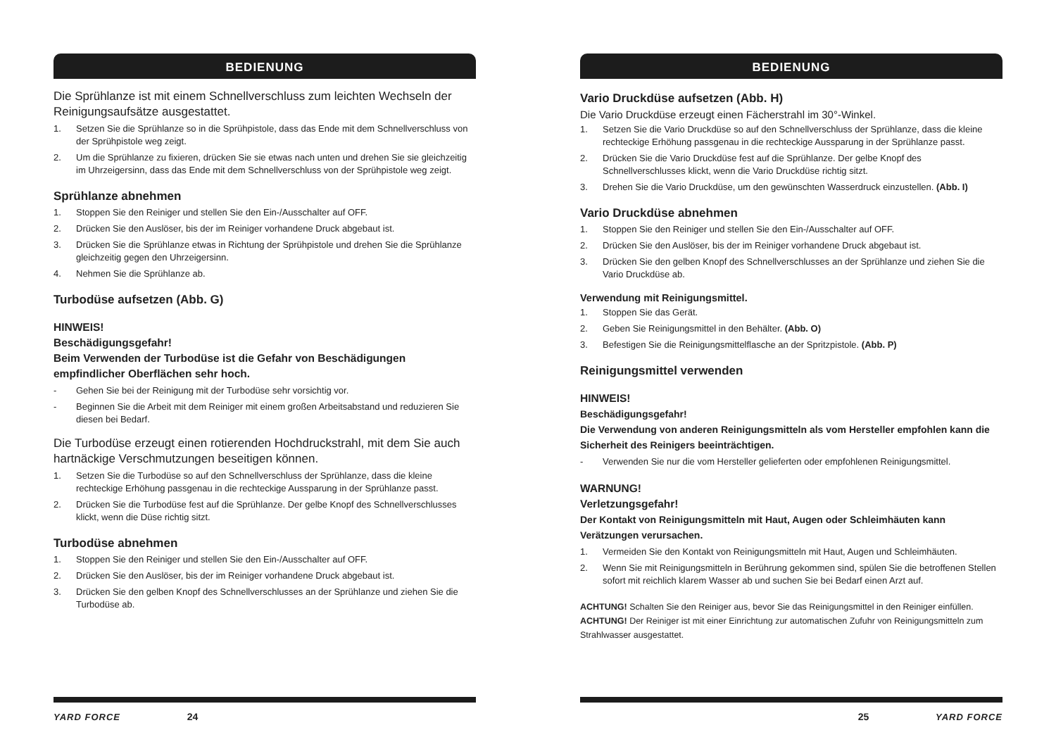BEDIENUNG
Die Sprühlanze ist mit einem Schnellverschluss zum leichten Wechseln der Reinigungsaufsätze ausgestattet.
1. Setzen Sie die Sprühlanze so in die Sprühpistole, dass das Ende mit dem Schnellverschluss von der Sprühpistole weg zeigt.
2. Um die Sprühlanze zu fixieren, drücken Sie sie etwas nach unten und drehen Sie sie gleichzeitig im Uhrzeigersinn, dass das Ende mit dem Schnellverschluss von der Sprühpistole weg zeigt.
Sprühlanze abnehmen
1. Stoppen Sie den Reiniger und stellen Sie den Ein-/Ausschalter auf OFF.
2. Drücken Sie den Auslöser, bis der im Reiniger vorhandene Druck abgebaut ist.
3. Drücken Sie die Sprühlanze etwas in Richtung der Sprühpistole und drehen Sie die Sprühlanze gleichzeitig gegen den Uhrzeigersinn.
4. Nehmen Sie die Sprühlanze ab.
Turbodüse aufsetzen (Abb. G)
HINWEIS!
Beschädigungsgefahr!
Beim Verwenden der Turbodüse ist die Gefahr von Beschädigungen empfindlicher Oberflächen sehr hoch.
- Gehen Sie bei der Reinigung mit der Turbodüse sehr vorsichtig vor.
- Beginnen Sie die Arbeit mit dem Reiniger mit einem großen Arbeitsabstand und reduzieren Sie diesen bei Bedarf.
Die Turbodüse erzeugt einen rotierenden Hochdruckstrahl, mit dem Sie auch hartnäckige Verschmutzungen beseitigen können.
1. Setzen Sie die Turbodüse so auf den Schnellverschluss der Sprühlanze, dass die kleine rechteckige Erhöhung passgenau in die rechteckige Aussparung in der Sprühlanze passt.
2. Drücken Sie die Turbodüse fest auf die Sprühlanze. Der gelbe Knopf des Schnellverschlusses klickt, wenn die Düse richtig sitzt.
Turbodüse abnehmen
1. Stoppen Sie den Reiniger und stellen Sie den Ein-/Ausschalter auf OFF.
2. Drücken Sie den Auslöser, bis der im Reiniger vorhandene Druck abgebaut ist.
3. Drücken Sie den gelben Knopf des Schnellverschlusses an der Sprühlanze und ziehen Sie die Turbodüse ab.
YARD FORCE 24
BEDIENUNG
Vario Druckdüse aufsetzen (Abb. H)
Die Vario Druckdüse erzeugt einen Fächerstrahl im 30°-Winkel.
1. Setzen Sie die Vario Druckdüse so auf den Schnellverschluss der Sprühlanze, dass die kleine rechteckige Erhöhung passgenau in die rechteckige Aussparung in der Sprühlanze passt.
2. Drücken Sie die Vario Druckdüse fest auf die Sprühlanze. Der gelbe Knopf des Schnellverschlusses klickt, wenn die Vario Druckdüse richtig sitzt.
3. Drehen Sie die Vario Druckdüse, um den gewünschten Wasserdruck einzustellen. (Abb. I)
Vario Druckdüse abnehmen
1. Stoppen Sie den Reiniger und stellen Sie den Ein-/Ausschalter auf OFF.
2. Drücken Sie den Auslöser, bis der im Reiniger vorhandene Druck abgebaut ist.
3. Drücken Sie den gelben Knopf des Schnellverschlusses an der Sprühlanze und ziehen Sie die Vario Druckdüse ab.
Verwendung mit Reinigungsmittel.
1. Stoppen Sie das Gerät.
2. Geben Sie Reinigungsmittel in den Behälter. (Abb. O)
3. Befestigen Sie die Reinigungsmittelflasche an der Spritzpistole. (Abb. P)
Reinigungsmittel verwenden
HINWEIS!
Beschädigungsgefahr!
Die Verwendung von anderen Reinigungsmitteln als vom Hersteller empfohlen kann die Sicherheit des Reinigers beeinträchtigen.
- Verwenden Sie nur die vom Hersteller gelieferten oder empfohlenen Reinigungsmittel.
WARNUNG!
Verletzungsgefahr!
Der Kontakt von Reinigungsmitteln mit Haut, Augen oder Schleimhäuten kann Verätzungen verursachen.
1. Vermeiden Sie den Kontakt von Reinigungsmitteln mit Haut, Augen und Schleimhäuten.
2. Wenn Sie mit Reinigungsmitteln in Berührung gekommen sind, spülen Sie die betroffenen Stellen sofort mit reichlich klarem Wasser ab und suchen Sie bei Bedarf einen Arzt auf.
ACHTUNG! Schalten Sie den Reiniger aus, bevor Sie das Reinigungsmittel in den Reiniger einfüllen.
ACHTUNG! Der Reiniger ist mit einer Einrichtung zur automatischen Zufuhr von Reinigungsmitteln zum Strahlwasser ausgestattet.
25 YARD FORCE